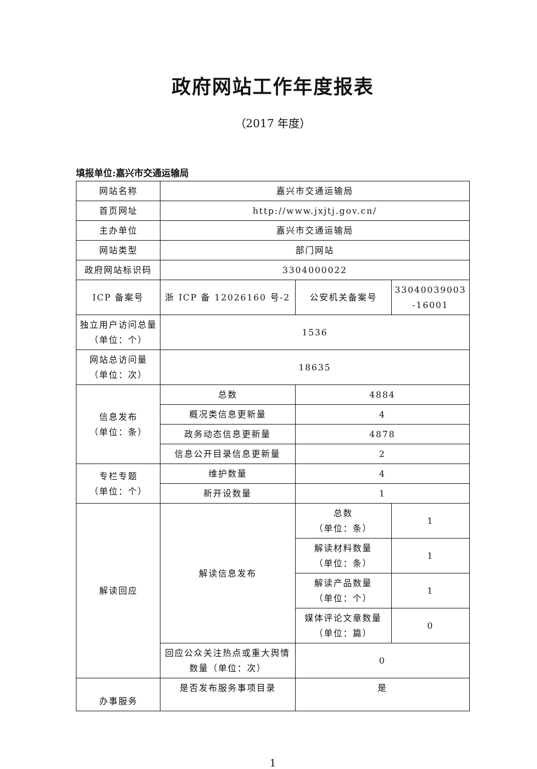政府网站工作年度报表
（2017 年度）
填报单位:嘉兴市交通运输局
| 网站名称 | 嘉兴市交通运输局 | | |
| 首页网址 | http://www.jxjtj.gov.cn/ | | |
| 主办单位 | 嘉兴市交通运输局 | | |
| 网站类型 | 部门网站 | | |
| 政府网站标识码 | 3304000022 | | |
| ICP 备案号 | 浙 ICP 备 12026160 号-2 | 公安机关备案号 | 33040039003 -16001 |
| 独立用户访问总量（单位：个） | 1536 | | |
| 网站总访问量 （单位：次） | 18635 | | |
| 信息发布 （单位：条） | 总数 | 4884 | |
| | 概况类信息更新量 | 4 | |
| | 政务动态信息更新量 | 4878 | |
| | 信息公开目录信息更新量 | 2 | |
| 专栏专题 （单位：个） | 维护数量 | 4 | |
| | 新开设数量 | 1 | |
| 解读回应 | 解读信息发布 | 总数 （单位：条） | 1 |
| | | 解读材料数量 （单位：条） | 1 |
| | | 解读产品数量 （单位：个） | 1 |
| | | 媒体评论文章数量 （单位：篇） | 0 |
| | 回应公众关注热点或重大舆情数量（单位：次） | 0 | |
| 办事服务 | 是否发布服务事项目录 | 是 | |
1